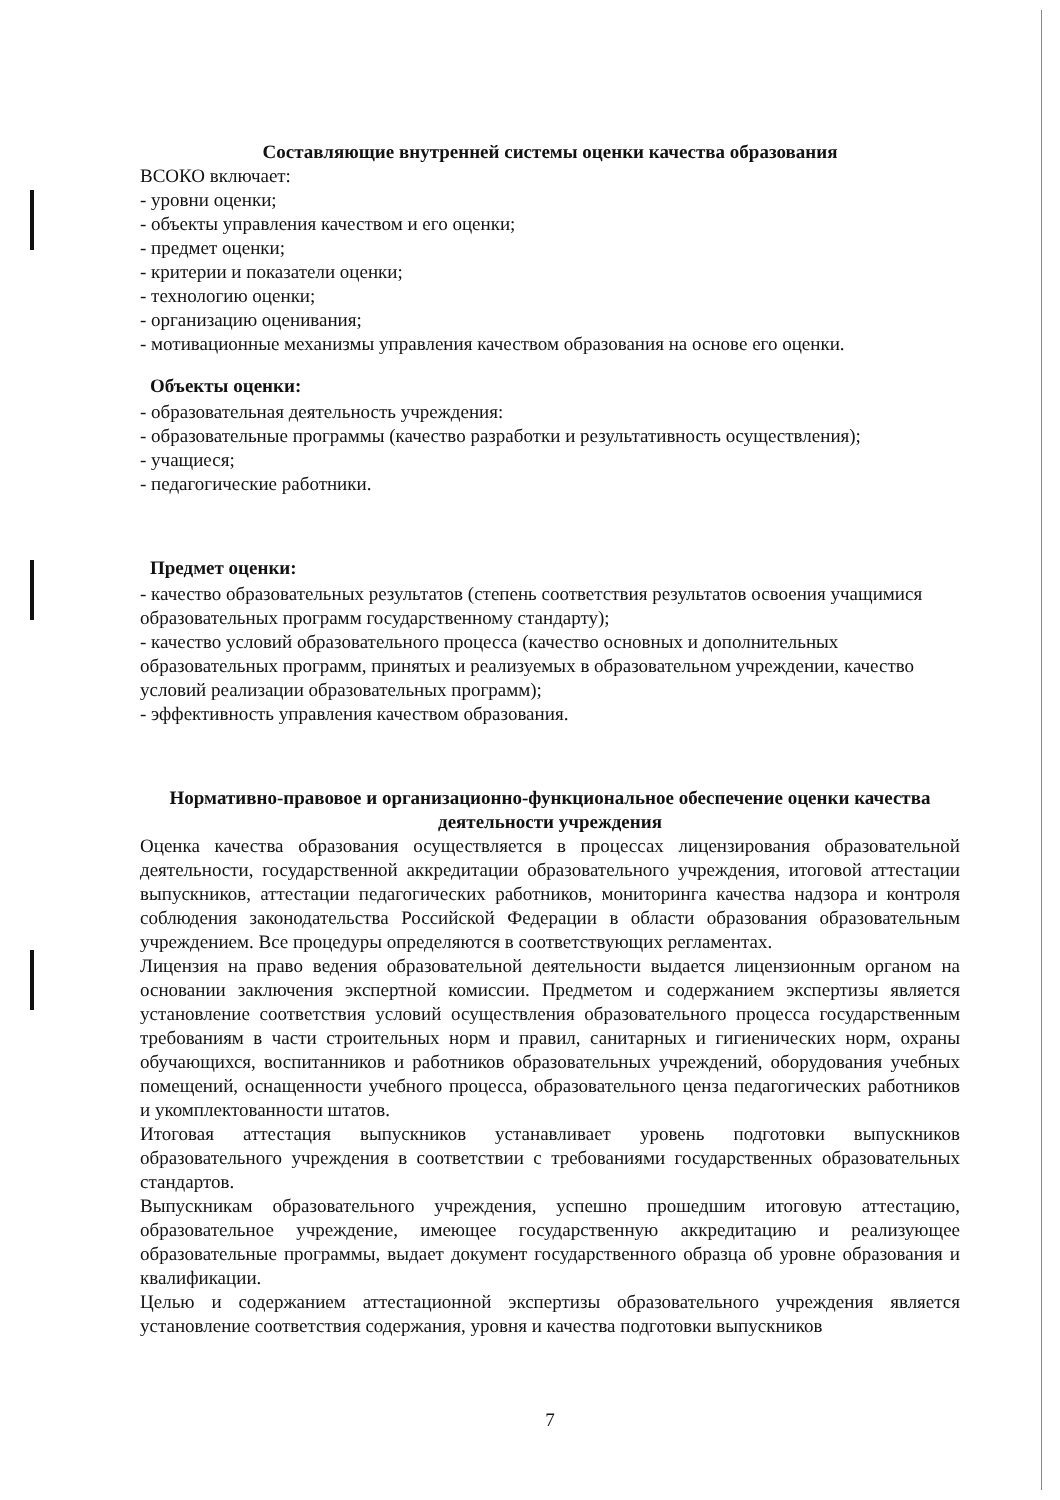Составляющие внутренней системы оценки качества образования
ВСОКО включает:
- уровни оценки;
- объекты управления качеством и его оценки;
- предмет оценки;
- критерии и показатели оценки;
- технологию оценки;
- организацию оценивания;
- мотивационные механизмы управления качеством образования на основе его оценки.
Объекты оценки:
- образовательная деятельность учреждения:
- образовательные программы (качество разработки и результативность осуществления);
- учащиеся;
- педагогические работники.
Предмет оценки:
- качество образовательных результатов (степень соответствия результатов освоения учащимися образовательных программ государственному стандарту);
- качество условий образовательного процесса (качество основных и дополнительных образовательных программ, принятых и реализуемых в образовательном учреждении, качество условий реализации образовательных программ);
- эффективность управления качеством образования.
Нормативно-правовое и организационно-функциональное обеспечение оценки качества деятельности учреждения
Оценка качества образования осуществляется в процессах лицензирования образовательной деятельности, государственной аккредитации образовательного учреждения, итоговой аттестации выпускников, аттестации педагогических работников, мониторинга качества надзора и контроля соблюдения законодательства Российской Федерации в области образования образовательным учреждением. Все процедуры определяются в соответствующих регламентах.
Лицензия на право ведения образовательной деятельности выдается лицензионным органом на основании заключения экспертной комиссии. Предметом и содержанием экспертизы является установление соответствия условий осуществления образовательного процесса государственным требованиям в части строительных норм и правил, санитарных и гигиенических норм, охраны обучающихся, воспитанников и работников образовательных учреждений, оборудования учебных помещений, оснащенности учебного процесса, образовательного ценза педагогических работников и укомплектованности штатов.
Итоговая аттестация выпускников устанавливает уровень подготовки выпускников образовательного учреждения в соответствии с требованиями государственных образовательных стандартов.
Выпускникам образовательного учреждения, успешно прошедшим итоговую аттестацию, образовательное учреждение, имеющее государственную аккредитацию и реализующее образовательные программы, выдает документ государственного образца об уровне образования и квалификации.
Целью и содержанием аттестационной экспертизы образовательного учреждения является установление соответствия содержания, уровня и качества подготовки выпускников
7